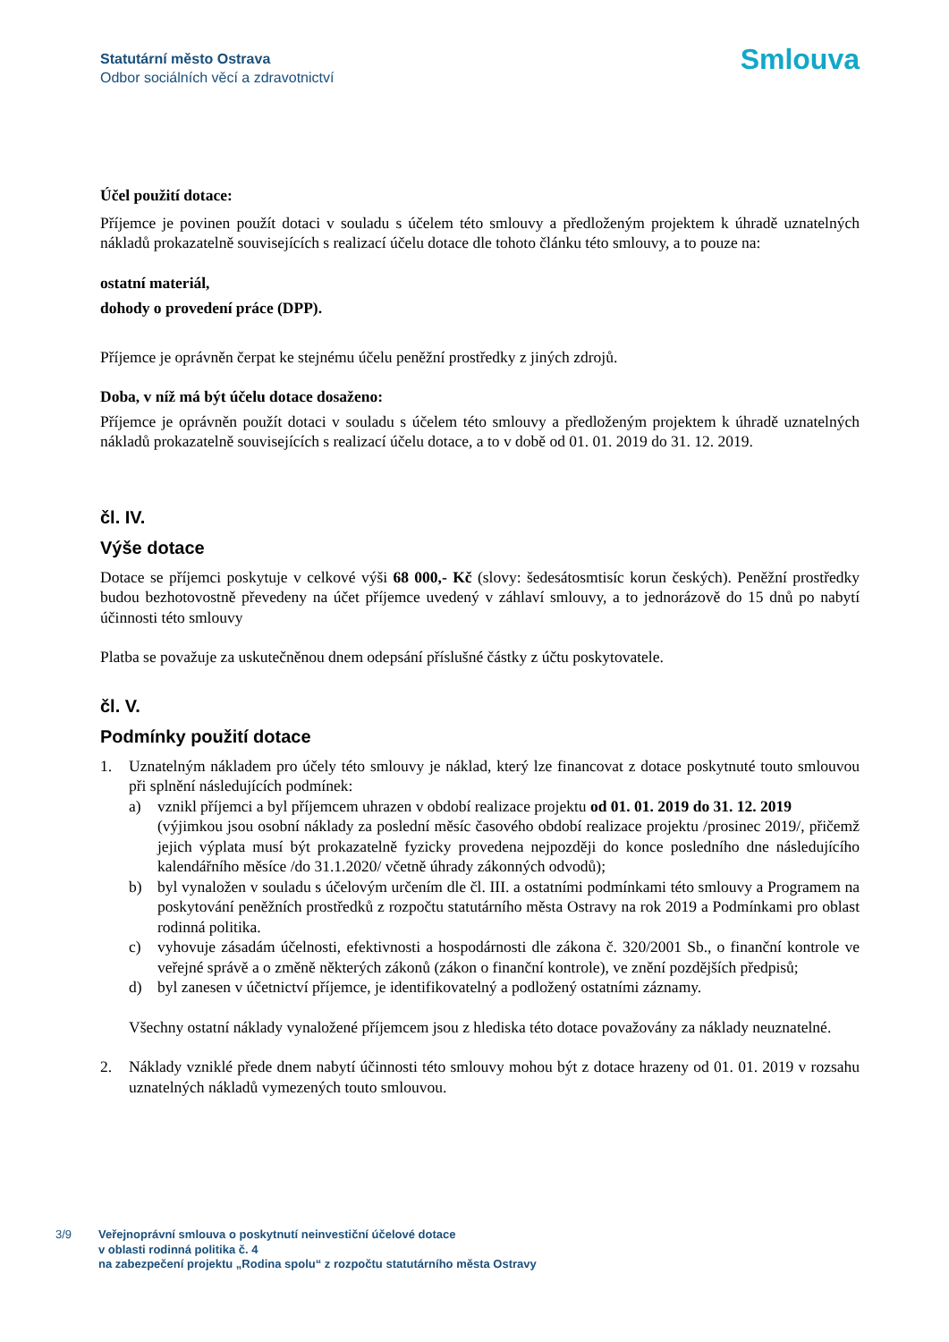Statutární město Ostrava
Odbor sociálních věcí a zdravotnictví
Smlouva
Účel použití dotace:
Příjemce je povinen použít dotaci v souladu s účelem této smlouvy a předloženým projektem k úhradě uznatelných nákladů prokazatelně souvisejících s realizací účelu dotace dle tohoto článku této smlouvy, a to pouze na:
ostatní materiál,
dohody o provedení práce (DPP).
Příjemce je oprávněn čerpat ke stejnému účelu peněžní prostředky z jiných zdrojů.
Doba, v níž má být účelu dotace dosaženo:
Příjemce je oprávněn použít dotaci v souladu s účelem této smlouvy a předloženým projektem k úhradě uznatelných nákladů prokazatelně souvisejících s realizací účelu dotace, a to v době od 01. 01. 2019 do 31. 12. 2019.
čl. IV.
Výše dotace
Dotace se příjemci poskytuje v celkové výši 68 000,- Kč (slovy: šedesátosmtisíc korun českých). Peněžní prostředky budou bezhotovostně převedeny na účet příjemce uvedený v záhlaví smlouvy, a to jednorázově do 15 dnů po nabytí účinnosti této smlouvy
Platba se považuje za uskutečněnou dnem odepsání příslušné částky z účtu poskytovatele.
čl. V.
Podmínky použití dotace
1. Uznatelným nákladem pro účely této smlouvy je náklad, který lze financovat z dotace poskytnuté touto smlouvou při splnění následujících podmínek:
a) vznikl příjemci a byl příjemcem uhrazen v období realizace projektu od 01. 01. 2019 do 31. 12. 2019
(výjimkou jsou osobní náklady za poslední měsíc časového období realizace projektu /prosinec 2019/, přičemž jejich výplata musí být prokazatelně fyzicky provedena nejpozději do konce posledního dne následujícího kalendářního měsíce /do 31.1.2020/ včetně úhrady zákonných odvodů);
b) byl vynaložen v souladu s účelovým určením dle čl. III. a ostatními podmínkami této smlouvy a Programem na poskytování peněžních prostředků z rozpočtu statutárního města Ostravy na rok 2019 a Podmínkami pro oblast rodinná politika.
c) vyhovuje zásadám účelnosti, efektivnosti a hospodárnosti dle zákona č. 320/2001 Sb., o finanční kontrole ve veřejné správě a o změně některých zákonů (zákon o finanční kontrole), ve znění pozdějších předpisů;
d) byl zanesen v účetnictví příjemce, je identifikovatelný a podložený ostatními záznamy.
Všechny ostatní náklady vynaložené příjemcem jsou z hlediska této dotace považovány za náklady neuznatelné.
2. Náklady vzniklé přede dnem nabytí účinnosti této smlouvy mohou být z dotace hrazeny od 01. 01. 2019 v rozsahu uznatelných nákladů vymezených touto smlouvou.
3/9 Veřejnoprávní smlouva o poskytnutí neinvestiční účelové dotace
v oblasti rodinná politika č. 4
na zabezpečení projektu „Rodina spolu“ z rozpočtu statutárního města Ostravy